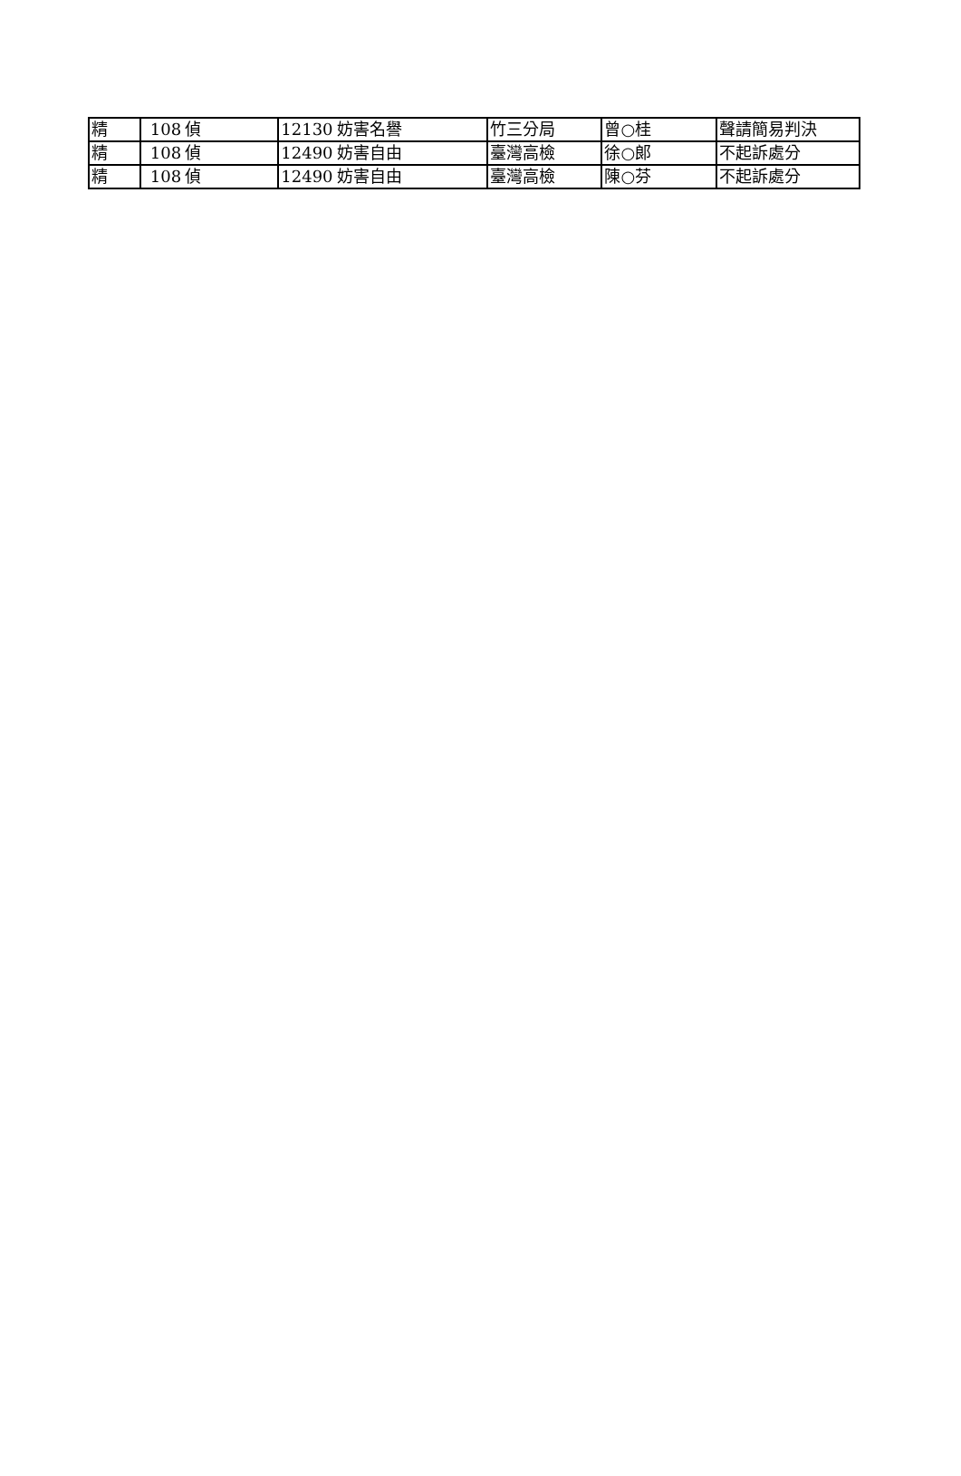| 精 | 108 | 偵 | 12130 | 妨害名譽 | 竹三分局 | 曾○桂 | 聲請簡易判決 |
| 精 | 108 | 偵 | 12490 | 妨害自由 | 臺灣高檢 | 徐○郎 | 不起訴處分 |
| 精 | 108 | 偵 | 12490 | 妨害自由 | 臺灣高檢 | 陳○芬 | 不起訴處分 |